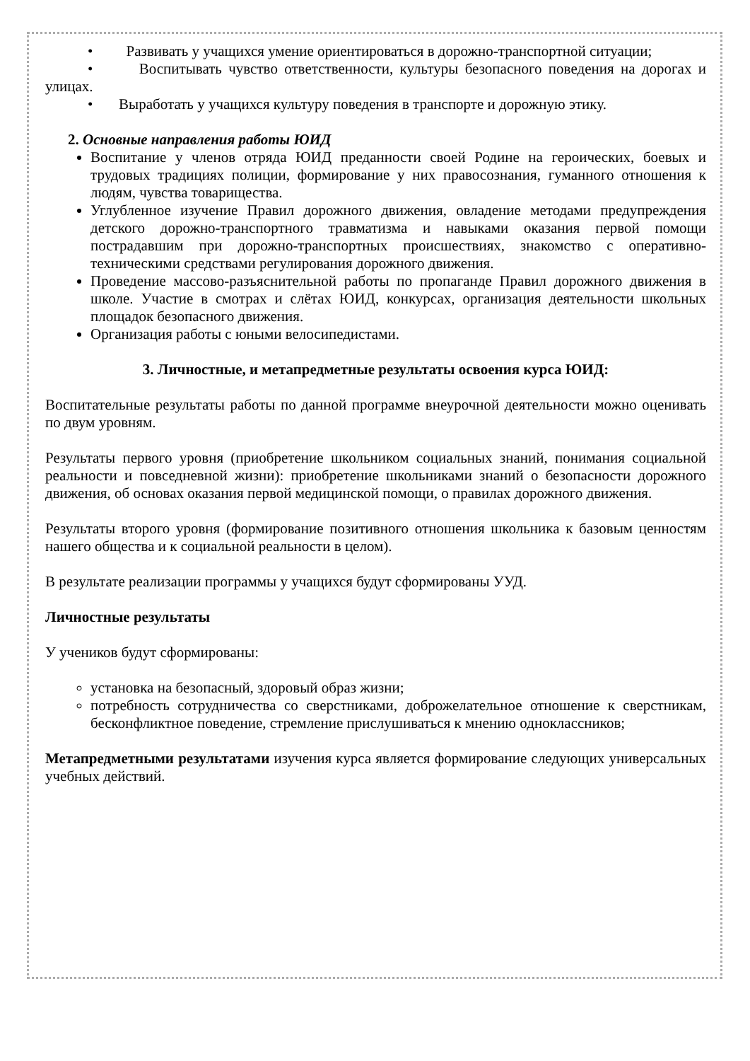• Развивать у учащихся умение ориентироваться в дорожно-транспортной ситуации;
• Воспитывать чувство ответственности, культуры безопасного поведения на дорогах и улицах.
• Выработать у учащихся культуру поведения в транспорте и дорожную этику.
2. Основные направления работы ЮИД
Воспитание у членов отряда ЮИД преданности своей Родине на героических, боевых и трудовых традициях полиции, формирование у них правосознания, гуманного отношения к людям, чувства товарищества.
Углубленное изучение Правил дорожного движения, овладение методами предупреждения детского дорожно-транспортного травматизма и навыками оказания первой помощи пострадавшим при дорожно-транспортных происшествиях, знакомство с оперативно-техническими средствами регулирования дорожного движения.
Проведение массово-разъяснительной работы по пропаганде Правил дорожного движения в школе. Участие в смотрах и слётах ЮИД, конкурсах, организация деятельности школьных площадок безопасного движения.
Организация работы с юными велосипедистами.
3. Личностные, и метапредметные результаты освоения курса ЮИД:
Воспитательные результаты работы по данной программе внеурочной деятельности можно оценивать по двум уровням.
Результаты первого уровня (приобретение школьником социальных знаний, понимания социальной реальности и повседневной жизни): приобретение школьниками знаний о безопасности дорожного движения, об основах оказания первой медицинской помощи, о правилах дорожного движения.
Результаты второго уровня (формирование позитивного отношения школьника к базовым ценностям нашего общества и к социальной реальности в целом).
В результате реализации программы у учащихся будут сформированы УУД.
Личностные результаты
У учеников будут сформированы:
установка на безопасный, здоровый образ жизни;
потребность сотрудничества со сверстниками, доброжелательное отношение к сверстникам, бесконфликтное поведение, стремление прислушиваться к мнению одноклассников;
Метапредметными результатами изучения курса является формирование следующих универсальных учебных действий.